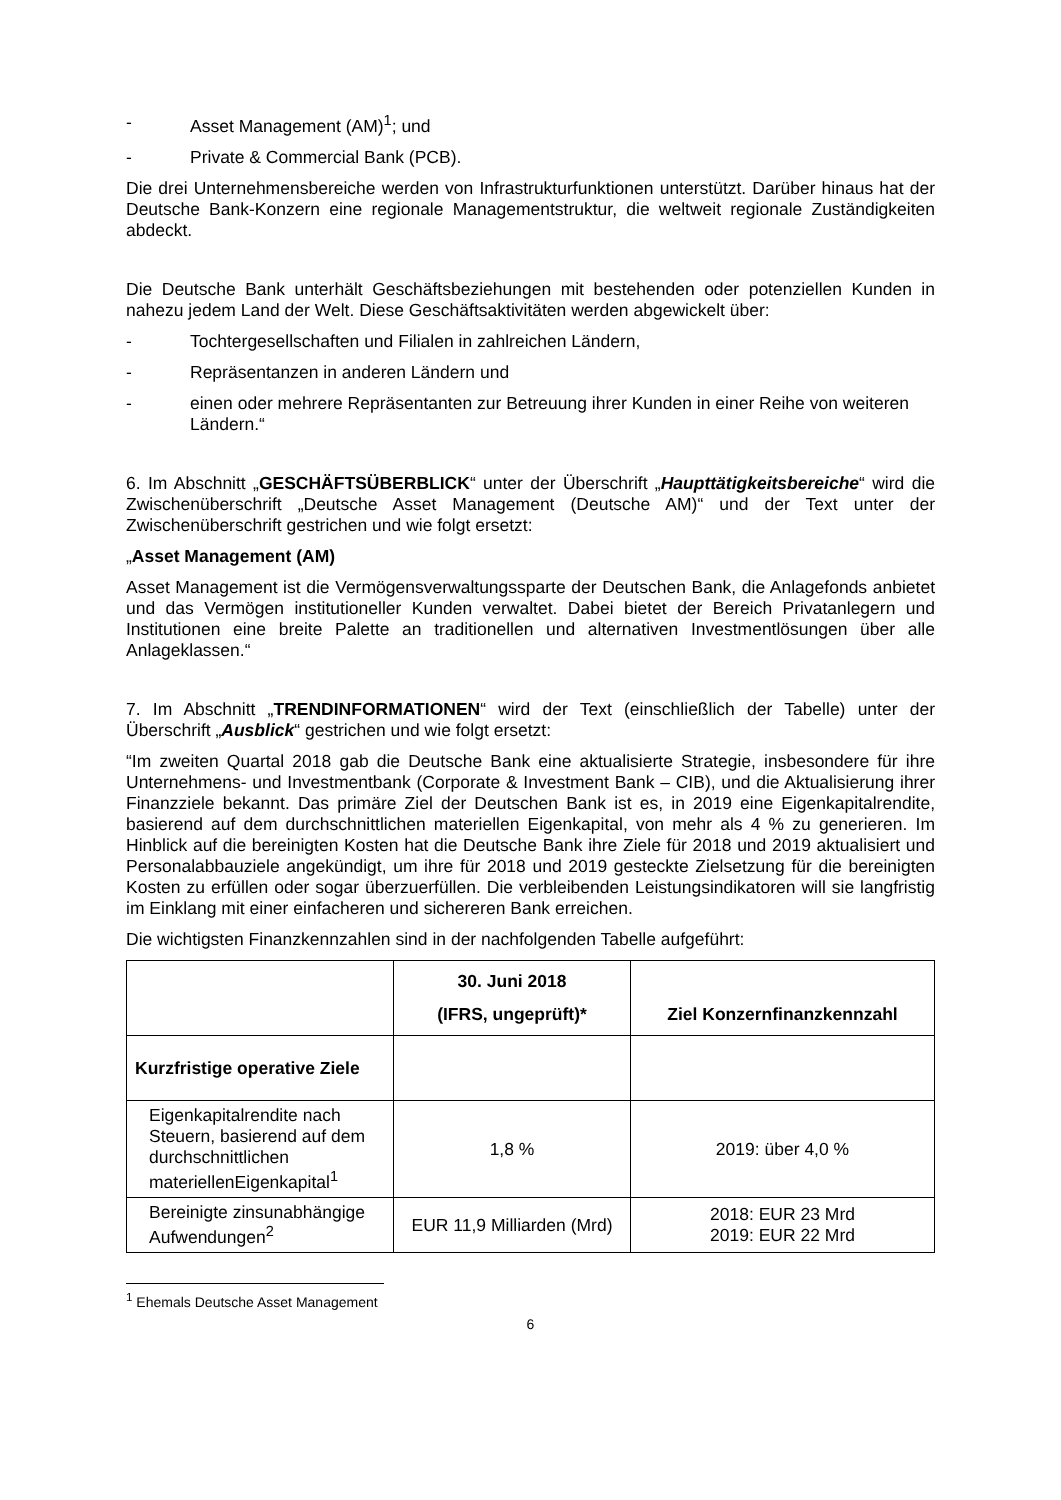- Asset Management (AM)<sup>1</sup>; und
- Private & Commercial Bank (PCB).
Die drei Unternehmensbereiche werden von Infrastrukturfunktionen unterstützt. Darüber hinaus hat der Deutsche Bank-Konzern eine regionale Managementstruktur, die weltweit regionale Zuständigkeiten abdeckt.
Die Deutsche Bank unterhält Geschäftsbeziehungen mit bestehenden oder potenziellen Kunden in nahezu jedem Land der Welt. Diese Geschäftsaktivitäten werden abgewickelt über:
- Tochtergesellschaften und Filialen in zahlreichen Ländern,
- Repräsentanzen in anderen Ländern und
- einen oder mehrere Repräsentanten zur Betreuung ihrer Kunden in einer Reihe von weiteren Ländern.“
6. Im Abschnitt „GESCHÄFTSÜBERBLICK“ unter der Überschrift „Haupttätigkeitsbereiche“ wird die Zwischenüberschrift „Deutsche Asset Management (Deutsche AM)“ und der Text unter der Zwischenüberschrift gestrichen und wie folgt ersetzt:
„Asset Management (AM)
Asset Management ist die Vermögensverwaltungssparte der Deutschen Bank, die Anlagefonds anbietet und das Vermögen institutioneller Kunden verwaltet. Dabei bietet der Bereich Privatanlegern und Institutionen eine breite Palette an traditionellen und alternativen Investmentlösungen über alle Anlageklassen.“
7. Im Abschnitt „TRENDINFORMATIONEN“ wird der Text (einschließlich der Tabelle) unter der Überschrift „Ausblick“ gestrichen und wie folgt ersetzt:
“Im zweiten Quartal 2018 gab die Deutsche Bank eine aktualisierte Strategie, insbesondere für ihre Unternehmens- und Investmentbank (Corporate & Investment Bank – CIB), und die Aktualisierung ihrer Finanzziele bekannt. Das primäre Ziel der Deutschen Bank ist es, in 2019 eine Eigenkapitalrendite, basierend auf dem durchschnittlichen materiellen Eigenkapital, von mehr als 4 % zu generieren. Im Hinblick auf die bereinigten Kosten hat die Deutsche Bank ihre Ziele für 2018 und 2019 aktualisiert und Personalabbauziele angekündigt, um ihre für 2018 und 2019 gesteckte Zielsetzung für die bereinigten Kosten zu erfüllen oder sogar überzuerfüllen. Die verbleibenden Leistungsindikatoren will sie langfristig im Einklang mit einer einfacheren und sichereren Bank erreichen.
Die wichtigsten Finanzkennzahlen sind in der nachfolgenden Tabelle aufgeführt:
| | 30. Juni 2018 (IFRS, ungeprüft)* | Ziel Konzernfinanzkennzahl |
| --- | --- | --- |
| Kurzfristige operative Ziele | | |
| Eigenkapitalrendite nach Steuern, basierend auf dem durchschnittlichen materiellenEigenkapital<sup>1</sup> | 1,8 % | 2019: über 4,0 % |
| Bereinigte zinsunabhängige Aufwendungen<sup>2</sup> | EUR 11,9 Milliarden (Mrd) | 2018: EUR 23 Mrd 2019: EUR 22 Mrd |
<sup>1</sup> Ehemals Deutsche Asset Management
6